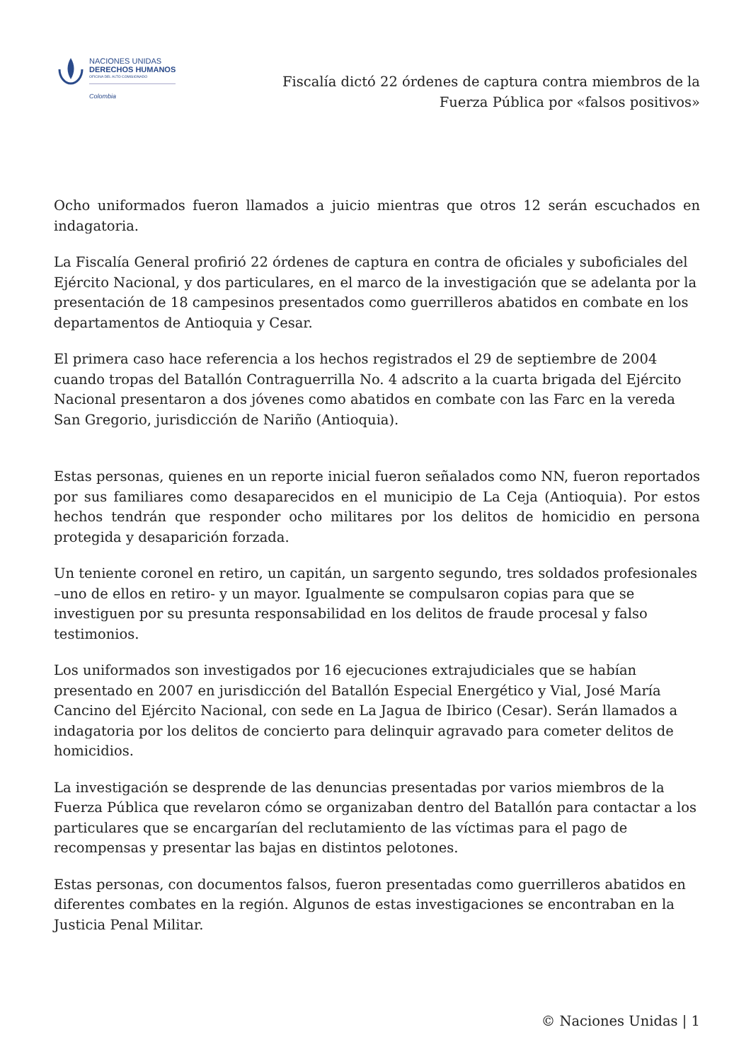NACIONES UNIDAS
DERECHOS HUMANOS
OFICINA DEL ALTO COMISIONADO
Colombia
Fiscalía dictó 22 órdenes de captura contra miembros de la Fuerza Pública por «falsos positivos»
Ocho uniformados fueron llamados a juicio mientras que otros 12 serán escuchados en indagatoria.
La Fiscalía General profirió 22 órdenes de captura en contra de oficiales y suboficiales del Ejército Nacional, y dos particulares, en el marco de la investigación que se adelanta por la presentación de 18 campesinos presentados como guerrilleros abatidos en combate en los departamentos de Antioquia y Cesar.
El primera caso hace referencia a los hechos registrados el 29 de septiembre de 2004 cuando tropas del Batallón Contraguerrilla No. 4 adscrito a la cuarta brigada del Ejército Nacional presentaron a dos jóvenes como abatidos en combate con las Farc en la vereda San Gregorio, jurisdicción de Nariño (Antioquia).
Estas personas, quienes en un reporte inicial fueron señalados como NN, fueron reportados por sus familiares como desaparecidos en el municipio de La Ceja (Antioquia). Por estos hechos tendrán que responder ocho militares por los delitos de homicidio en persona protegida y desaparición forzada.
Un teniente coronel en retiro, un capitán, un sargento segundo, tres soldados profesionales –uno de ellos en retiro- y un mayor. Igualmente se compulsaron copias para que se investiguen por su presunta responsabilidad en los delitos de fraude procesal y falso testimonios.
Los uniformados son investigados por 16 ejecuciones extrajudiciales que se habían presentado en 2007 en jurisdicción del Batallón Especial Energético y Vial, José María Cancino del Ejército Nacional, con sede en La Jagua de Ibirico (Cesar). Serán llamados a indagatoria por los delitos de concierto para delinquir agravado para cometer delitos de homicidios.
La investigación se desprende de las denuncias presentadas por varios miembros de la Fuerza Pública que revelaron cómo se organizaban dentro del Batallón para contactar a los particulares que se encargarían del reclutamiento de las víctimas para el pago de recompensas y presentar las bajas en distintos pelotones.
Estas personas, con documentos falsos, fueron presentadas como guerrilleros abatidos en diferentes combates en la región. Algunos de estas investigaciones se encontraban en la Justicia Penal Militar.
© Naciones Unidas | 1